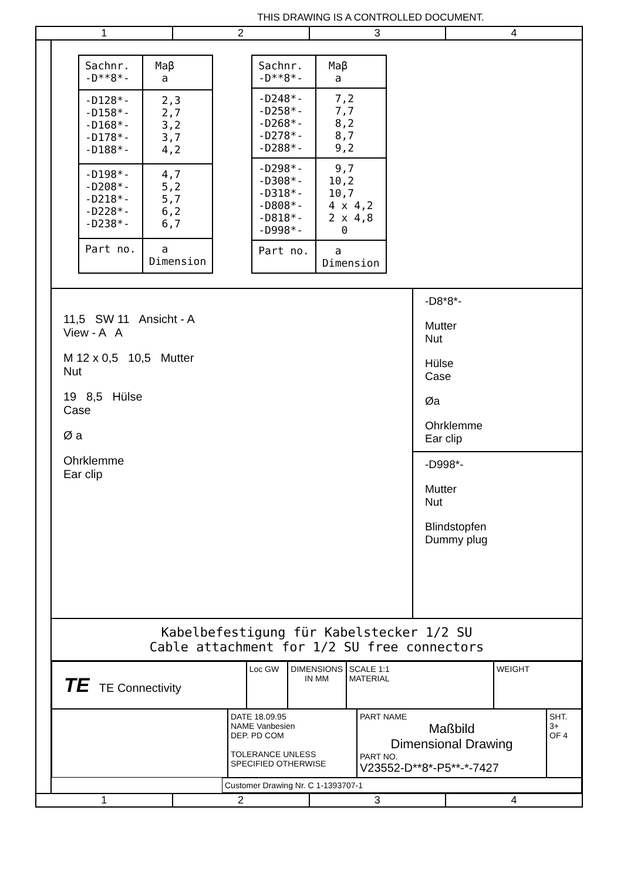THIS DRAWING IS A CONTROLLED DOCUMENT.
1 2 3 4
| Sachnr. -D**8*- | Maβ a |
| --- | --- |
| -D128*- -D158*- -D168*- -D178*- -D188*- | 2,3 2,7 3,2 3,7 4,2 |
| -D198*- -D208*- -D218*- -D228*- -D238*- | 4,7 5,2 5,7 6,2 6,7 |
| Part no. | a Dimension |
| Sachnr. -D**8*- | Maβ a |
| --- | --- |
| -D248*- -D258*- -D268*- -D278*- -D288*- | 7,2 7,7 8,2 8,7 9,2 |
| -D298*- -D308*- -D318*- -D808*- -D818*- -D998*- | 9,7 10,2 10,7 4 x 4,2 2 x 4,8 0 |
| Part no. | a Dimension |
11,5 SW 11 Ansicht - A
View - A A
M 12 x 0,5 10,5 Mutter
Nut
19 8,5 Hülse
Case
Ø a
Ohrklemme
Ear clip
-D8*8*-
Mutter
Nut
Hülse
Case
Øa
Ohrklemme
Ear clip
-D998*-
Mutter
Nut
Blindstopfen
Dummy plug
Kabelbefestigung für Kabelstecker 1/2 SU
Cable attachment for 1/2 SU free connectors
TE TE Connectivity
Loc GW DIMENSIONS IN MM
SCALE 1:1
MATERIAL
WEIGHT
DATE 18.09.95
NAME Vanbesien
DEP. PD COM
TOLERANCE UNLESS SPECIFIED OTHERWISE
PART NAME
Maßbild
Dimensional Drawing
PART NO.
V23552-D**8*-P5**-*-7427
SHT. 3+
OF 4
Customer Drawing Nr. C 1-1393707-1
1 2 3 4